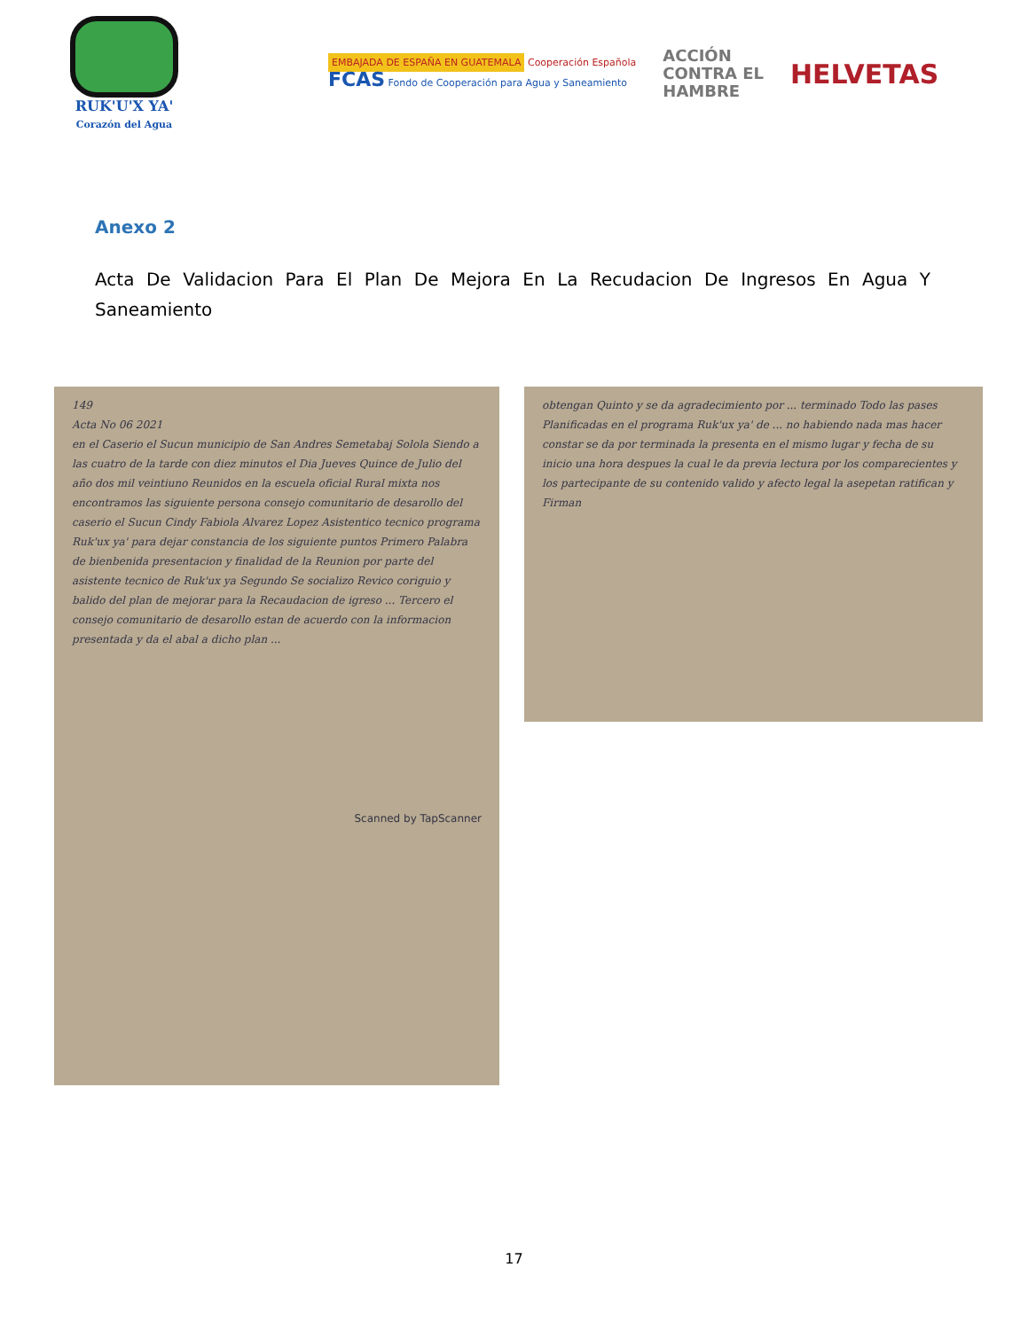RUK'U'X YA'
Corazón del Agua
EMBAJADA DE ESPAÑA EN GUATEMALA Cooperación Española
FCAS Fondo de Cooperación para Agua y Saneamiento
ACCIÓN
CONTRA EL
HAMBRE
HELVETAS
Anexo 2
Acta De Validacion Para El Plan De Mejora En La Recudacion De Ingresos En Agua Y Saneamiento
149
Acta No 06 2021
en el Caserio el Sucun municipio de San Andres Semetabaj Solola Siendo a las cuatro de la tarde con diez minutos el Dia Jueves Quince de Julio del año dos mil veintiuno Reunidos en la escuela oficial Rural mixta nos encontramos las siguiente persona consejo comunitario de desarollo del caserio el Sucun Cindy Fabiola Alvarez Lopez Asistentico tecnico programa Ruk'ux ya' para dejar constancia de los siguiente puntos Primero Palabra de bienbenida presentacion y finalidad de la Reunion por parte del asistente tecnico de Ruk'ux ya Segundo Se socializo Revico coriguio y balido del plan de mejorar para la Recaudacion de igreso ... Tercero el consejo comunitario de desarollo estan de acuerdo con la informacion presentada y da el abal a dicho plan ...
Scanned by TapScanner
obtengan Quinto y se da agradecimiento por ... terminado Todo las pases Planificadas en el programa Ruk'ux ya' de ... no habiendo nada mas hacer constar se da por terminada la presenta en el mismo lugar y fecha de su inicio una hora despues la cual le da previa lectura por los comparecientes y los partecipante de su contenido valido y afecto legal la asepetan ratifican y Firman
17